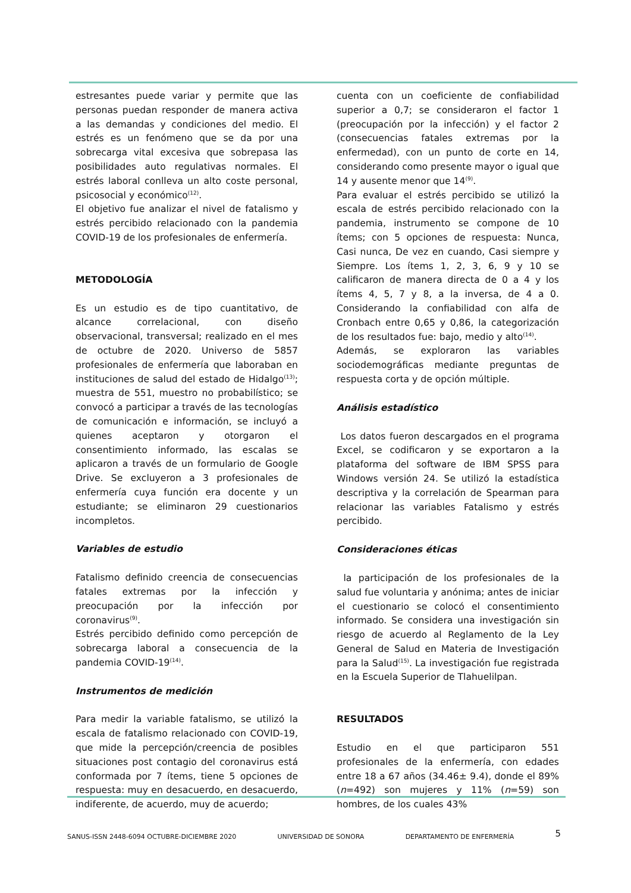estresantes puede variar y permite que las personas puedan responder de manera activa a las demandas y condiciones del medio. El estrés es un fenómeno que se da por una sobrecarga vital excesiva que sobrepasa las posibilidades auto regulativas normales. El estrés laboral conlleva un alto coste personal, psicosocial y económico<sup>(12)</sup>.
El objetivo fue analizar el nivel de fatalismo y estrés percibido relacionado con la pandemia COVID-19 de los profesionales de enfermería.
METODOLOGÍA
Es un estudio es de tipo cuantitativo, de alcance correlacional, con diseño observacional, transversal; realizado en el mes de octubre de 2020. Universo de 5857 profesionales de enfermería que laboraban en instituciones de salud del estado de Hidalgo<sup>(13)</sup>; muestra de 551, muestro no probabilístico; se convocó a participar a través de las tecnologías de comunicación e información, se incluyó a quienes aceptaron y otorgaron el consentimiento informado, las escalas se aplicaron a través de un formulario de Google Drive. Se excluyeron a 3 profesionales de enfermería cuya función era docente y un estudiante; se eliminaron 29 cuestionarios incompletos.
Variables de estudio
Fatalismo definido creencia de consecuencias fatales extremas por la infección y preocupación por la infección por coronavirus<sup>(9)</sup>.
Estrés percibido definido como percepción de sobrecarga laboral a consecuencia de la pandemia COVID-19<sup>(14)</sup>.
Instrumentos de medición
Para medir la variable fatalismo, se utilizó la escala de fatalismo relacionado con COVID-19, que mide la percepción/creencia de posibles situaciones post contagio del coronavirus está conformada por 7 ítems, tiene 5 opciones de respuesta: muy en desacuerdo, en desacuerdo, indiferente, de acuerdo, muy de acuerdo;
cuenta con un coeficiente de confiabilidad superior a 0,7; se consideraron el factor 1 (preocupación por la infección) y el factor 2 (consecuencias fatales extremas por la enfermedad), con un punto de corte en 14, considerando como presente mayor o igual que 14 y ausente menor que 14<sup>(9)</sup>.
Para evaluar el estrés percibido se utilizó la escala de estrés percibido relacionado con la pandemia, instrumento se compone de 10 ítems; con 5 opciones de respuesta: Nunca, Casi nunca, De vez en cuando, Casi siempre y Siempre. Los ítems 1, 2, 3, 6, 9 y 10 se calificaron de manera directa de 0 a 4 y los ítems 4, 5, 7 y 8, a la inversa, de 4 a 0. Considerando la confiabilidad con alfa de Cronbach entre 0,65 y 0,86, la categorización de los resultados fue: bajo, medio y alto<sup>(14)</sup>.
Además, se exploraron las variables sociodemográficas mediante preguntas de respuesta corta y de opción múltiple.
Análisis estadístico
Los datos fueron descargados en el programa Excel, se codificaron y se exportaron a la plataforma del software de IBM SPSS para Windows versión 24. Se utilizó la estadística descriptiva y la correlación de Spearman para relacionar las variables Fatalismo y estrés percibido.
Consideraciones éticas
la participación de los profesionales de la salud fue voluntaria y anónima; antes de iniciar el cuestionario se colocó el consentimiento informado. Se considera una investigación sin riesgo de acuerdo al Reglamento de la Ley General de Salud en Materia de Investigación para la Salud<sup>(15)</sup>. La investigación fue registrada en la Escuela Superior de Tlahuelilpan.
RESULTADOS
Estudio en el que participaron 551 profesionales de la enfermería, con edades entre 18 a 67 años (34.46± 9.4), donde el 89% (n=492) son mujeres y 11% (n=59) son hombres, de los cuales 43%
SANUS-ISSN 2448-6094 OCTUBRE-DICIEMBRE 2020 UNIVERSIDAD DE SONORA DEPARTAMENTO DE ENFERMERÍA 5